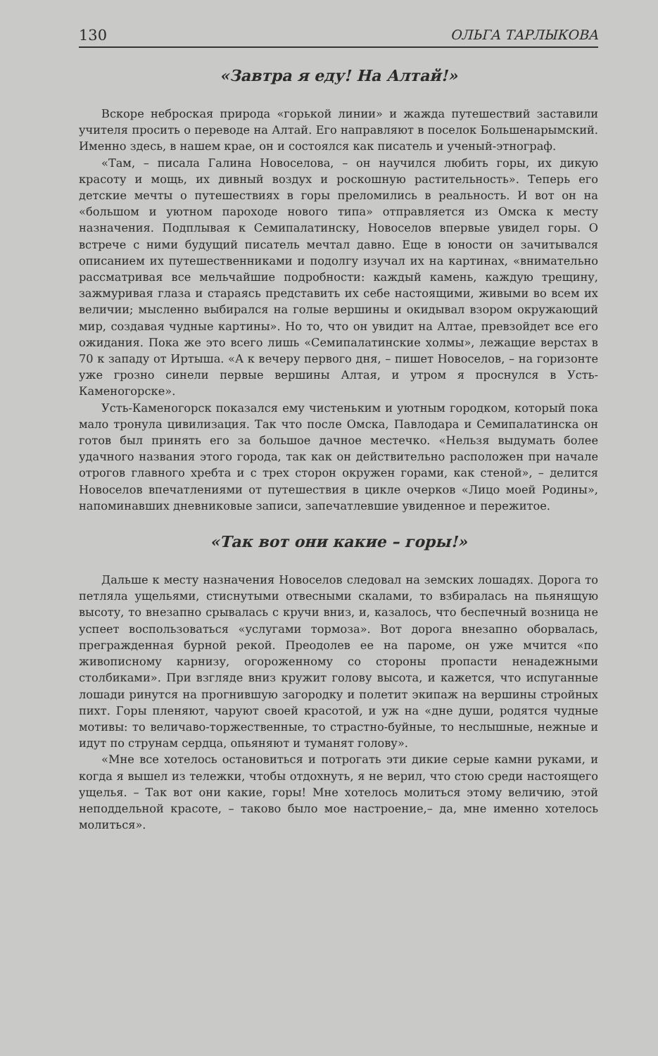130 ОЛЬГА ТАРЛЫКОВА
«Завтра я еду! На Алтай!»
Вскоре неброская природа «горькой линии» и жажда путешествий заставили учителя просить о переводе на Алтай. Его направляют в поселок Большенарымский. Именно здесь, в нашем крае, он и состоялся как писатель и ученый-этнограф.
«Там, – писала Галина Новоселова, – он научился любить горы, их дикую красоту и мощь, их дивный воздух и роскошную растительность». Теперь его детские мечты о путешествиях в горы преломились в реальность. И вот он на «большом и уютном пароходе нового типа» отправляется из Омска к месту назначения. Подплывая к Семипалатинску, Новоселов впервые увидел горы. О встрече с ними будущий писатель мечтал давно. Еще в юности он зачитывался описанием их путешественниками и подолгу изучал их на картинах, «внимательно рассматривая все мельчайшие подробности: каждый камень, каждую трещину, зажмуривая глаза и стараясь представить их себе настоящими, живыми во всем их величии; мысленно выбирался на голые вершины и окидывал взором окружающий мир, создавая чудные картины». Но то, что он увидит на Алтае, превзойдет все его ожидания. Пока же это всего лишь «Семипалатинские холмы», лежащие верстах в 70 к западу от Иртыша. «А к вечеру первого дня, – пишет Новоселов, – на горизонте уже грозно синели первые вершины Алтая, и утром я проснулся в Усть-Каменогорске».
Усть-Каменогорск показался ему чистеньким и уютным городком, который пока мало тронула цивилизация. Так что после Омска, Павлодара и Семипалатинска он готов был принять его за большое дачное местечко. «Нельзя выдумать более удачного названия этого города, так как он действительно расположен при начале отрогов главного хребта и с трех сторон окружен горами, как стеной», – делится Новоселов впечатлениями от путешествия в цикле очерков «Лицо моей Родины», напоминавших дневниковые записи, запечатлевшие увиденное и пережитое.
«Так вот они какие – горы!»
Дальше к месту назначения Новоселов следовал на земских лошадях. Дорога то петляла ущельями, стиснутыми отвесными скалами, то взбиралась на пьянящую высоту, то внезапно срывалась с кручи вниз, и, казалось, что беспечный возница не успеет воспользоваться «услугами тормоза». Вот дорога внезапно оборвалась, прегражденная бурной рекой. Преодолев ее на пароме, он уже мчится «по живописному карнизу, огороженному со стороны пропасти ненадежными столбиками». При взгляде вниз кружит голову высота, и кажется, что испуганные лошади ринутся на прогнившую загородку и полетит экипаж на вершины стройных пихт. Горы пленяют, чаруют своей красотой, и уж на «дне души, родятся чудные мотивы: то величаво-торжественные, то страстно-буйные, то неслышные, нежные и идут по струнам сердца, опьяняют и туманят голову».
«Мне все хотелось остановиться и потрогать эти дикие серые камни руками, и когда я вышел из тележки, чтобы отдохнуть, я не верил, что стою среди настоящего ущелья. – Так вот они какие, горы! Мне хотелось молиться этому величию, этой неподдельной красоте, – таково было мое настроение,– да, мне именно хотелось молиться».